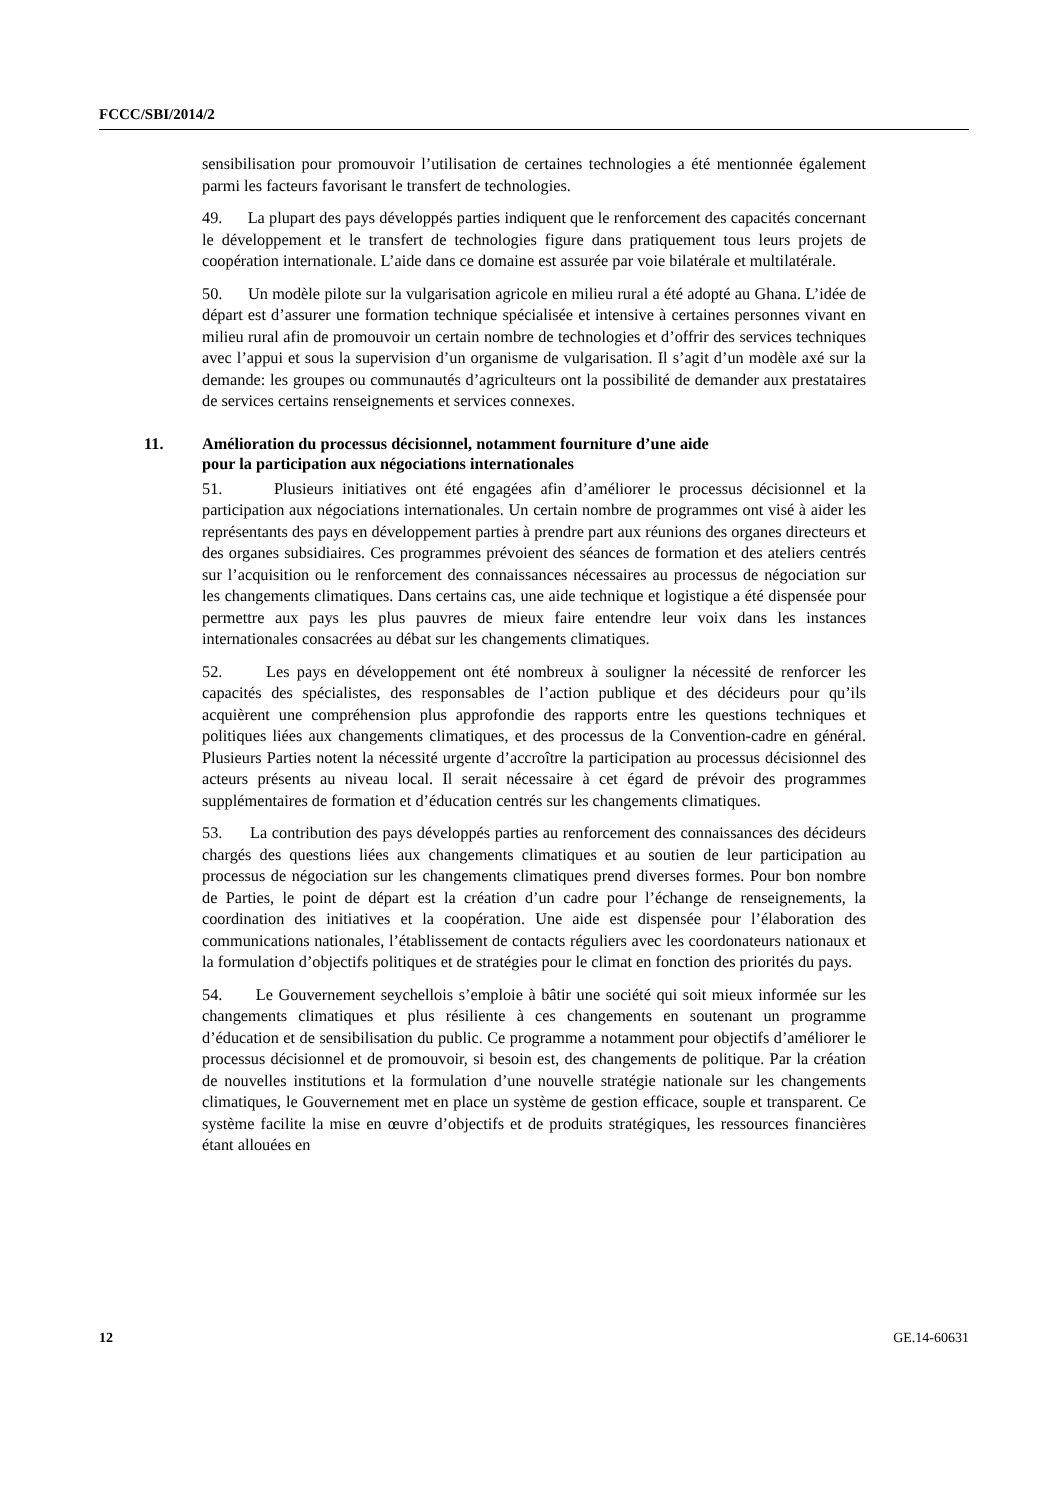FCCC/SBI/2014/2
sensibilisation pour promouvoir l’utilisation de certaines technologies a été mentionnée également parmi les facteurs favorisant le transfert de technologies.
49. La plupart des pays développés parties indiquent que le renforcement des capacités concernant le développement et le transfert de technologies figure dans pratiquement tous leurs projets de coopération internationale. L’aide dans ce domaine est assurée par voie bilatérale et multilatérale.
50. Un modèle pilote sur la vulgarisation agricole en milieu rural a été adopté au Ghana. L’idée de départ est d’assurer une formation technique spécialisée et intensive à certaines personnes vivant en milieu rural afin de promouvoir un certain nombre de technologies et d’offrir des services techniques avec l’appui et sous la supervision d’un organisme de vulgarisation. Il s’agit d’un modèle axé sur la demande: les groupes ou communautés d’agriculteurs ont la possibilité de demander aux prestataires de services certains renseignements et services connexes.
11. Amélioration du processus décisionnel, notamment fourniture d’une aide
pour la participation aux négociations internationales
51. Plusieurs initiatives ont été engagées afin d’améliorer le processus décisionnel et la participation aux négociations internationales. Un certain nombre de programmes ont visé à aider les représentants des pays en développement parties à prendre part aux réunions des organes directeurs et des organes subsidiaires. Ces programmes prévoient des séances de formation et des ateliers centrés sur l’acquisition ou le renforcement des connaissances nécessaires au processus de négociation sur les changements climatiques. Dans certains cas, une aide technique et logistique a été dispensée pour permettre aux pays les plus pauvres de mieux faire entendre leur voix dans les instances internationales consacrées au débat sur les changements climatiques.
52. Les pays en développement ont été nombreux à souligner la nécessité de renforcer les capacités des spécialistes, des responsables de l’action publique et des décideurs pour qu’ils acquièrent une compréhension plus approfondie des rapports entre les questions techniques et politiques liées aux changements climatiques, et des processus de la Convention-cadre en général. Plusieurs Parties notent la nécessité urgente d’accroître la participation au processus décisionnel des acteurs présents au niveau local. Il serait nécessaire à cet égard de prévoir des programmes supplémentaires de formation et d’éducation centrés sur les changements climatiques.
53. La contribution des pays développés parties au renforcement des connaissances des décideurs chargés des questions liées aux changements climatiques et au soutien de leur participation au processus de négociation sur les changements climatiques prend diverses formes. Pour bon nombre de Parties, le point de départ est la création d’un cadre pour l’échange de renseignements, la coordination des initiatives et la coopération. Une aide est dispensée pour l’élaboration des communications nationales, l’établissement de contacts réguliers avec les coordonateurs nationaux et la formulation d’objectifs politiques et de stratégies pour le climat en fonction des priorités du pays.
54. Le Gouvernement seychellois s’emploie à bâtir une société qui soit mieux informée sur les changements climatiques et plus résiliente à ces changements en soutenant un programme d’éducation et de sensibilisation du public. Ce programme a notamment pour objectifs d’améliorer le processus décisionnel et de promouvoir, si besoin est, des changements de politique. Par la création de nouvelles institutions et la formulation d’une nouvelle stratégie nationale sur les changements climatiques, le Gouvernement met en place un système de gestion efficace, souple et transparent. Ce système facilite la mise en œuvre d’objectifs et de produits stratégiques, les ressources financières étant allouées en
12 GE.14-60631